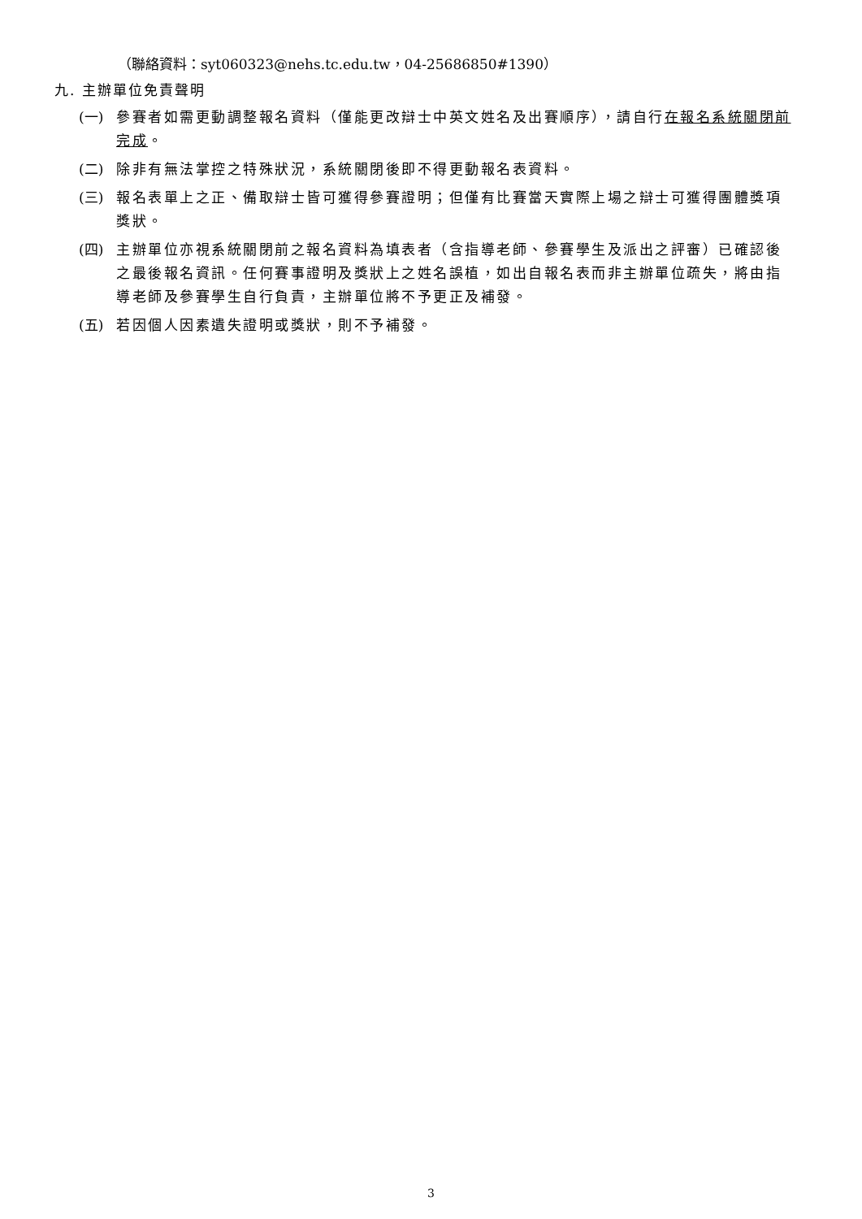（聯絡資料：syt060323@nehs.tc.edu.tw，04-25686850#1390）
九. 主辦單位免責聲明
(一) 參賽者如需更動調整報名資料（僅能更改辯士中英文姓名及出賽順序），請自行在報名系統關閉前完成。
(二) 除非有無法掌控之特殊狀況，系統關閉後即不得更動報名表資料。
(三) 報名表單上之正、備取辯士皆可獲得參賽證明；但僅有比賽當天實際上場之辯士可獲得團體獎項獎狀。
(四) 主辦單位亦視系統關閉前之報名資料為填表者（含指導老師、參賽學生及派出之評審）已確認後之最後報名資訊。任何賽事證明及獎狀上之姓名誤植，如出自報名表而非主辦單位疏失，將由指導老師及參賽學生自行負責，主辦單位將不予更正及補發。
(五) 若因個人因素遺失證明或獎狀，則不予補發。
3